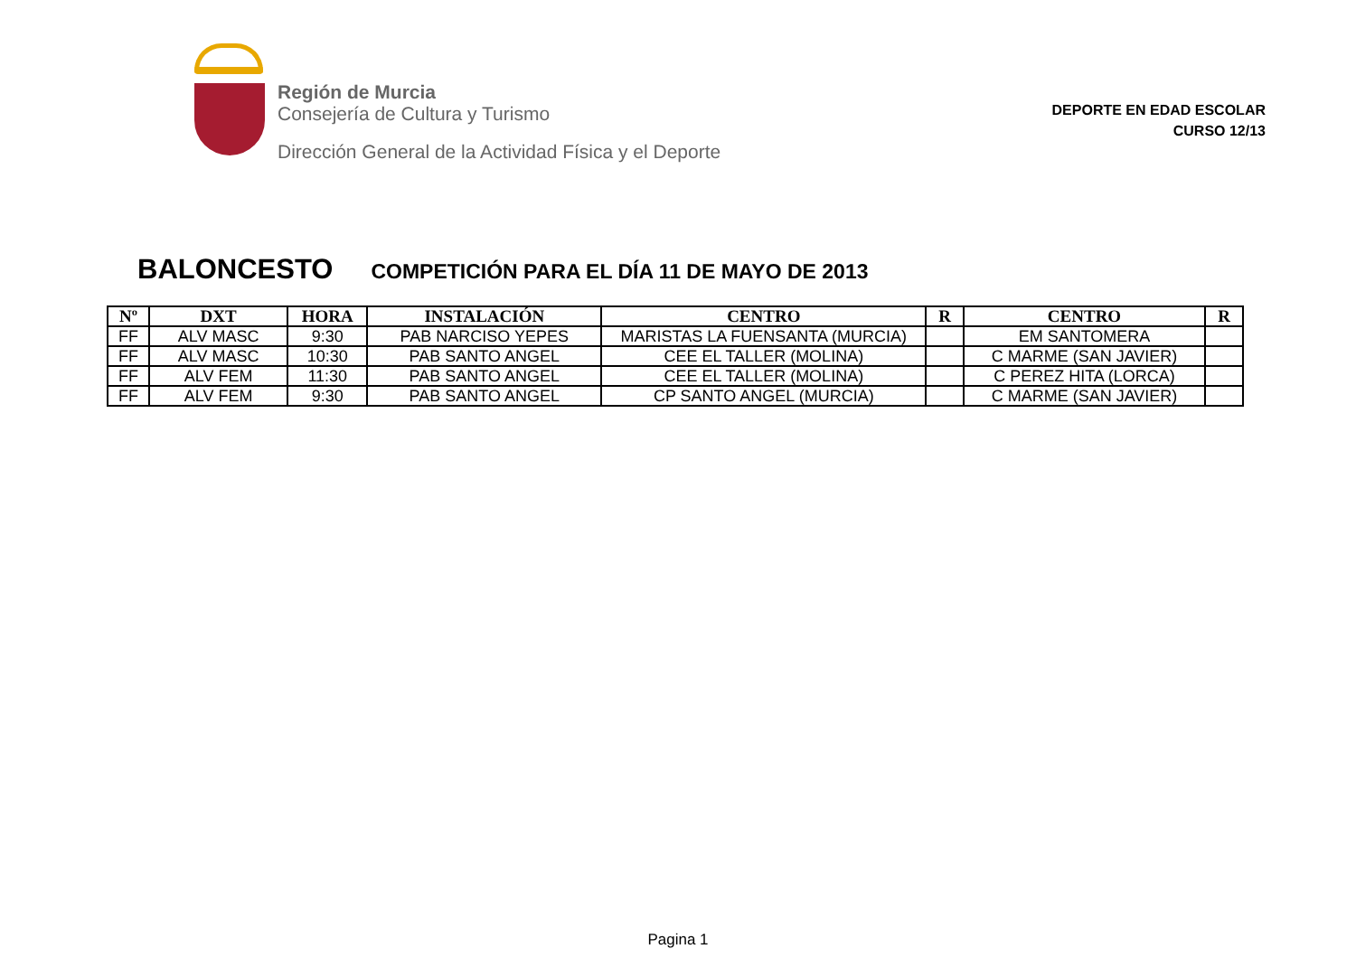Región de Murcia
Consejería de Cultura y Turismo
Dirección General de la Actividad Física y el Deporte
DEPORTE EN EDAD ESCOLAR
CURSO 12/13
BALONCESTO COMPETICIÓN PARA EL DÍA 11 DE MAYO DE 2013
| Nº | DXT | HORA | INSTALACIÓN | CENTRO | R | CENTRO | R |
| --- | --- | --- | --- | --- | --- | --- | --- |
| FF | ALV MASC | 9:30 | PAB NARCISO YEPES | MARISTAS LA FUENSANTA (MURCIA) | | EM SANTOMERA | |
| FF | ALV MASC | 10:30 | PAB SANTO ANGEL | CEE EL TALLER (MOLINA) | | C MARME (SAN JAVIER) | |
| FF | ALV FEM | 11:30 | PAB SANTO ANGEL | CEE EL TALLER (MOLINA) | | C PEREZ HITA (LORCA) | |
| FF | ALV FEM | 9:30 | PAB SANTO ANGEL | CP SANTO ANGEL (MURCIA) | | C MARME (SAN JAVIER) | |
Pagina 1